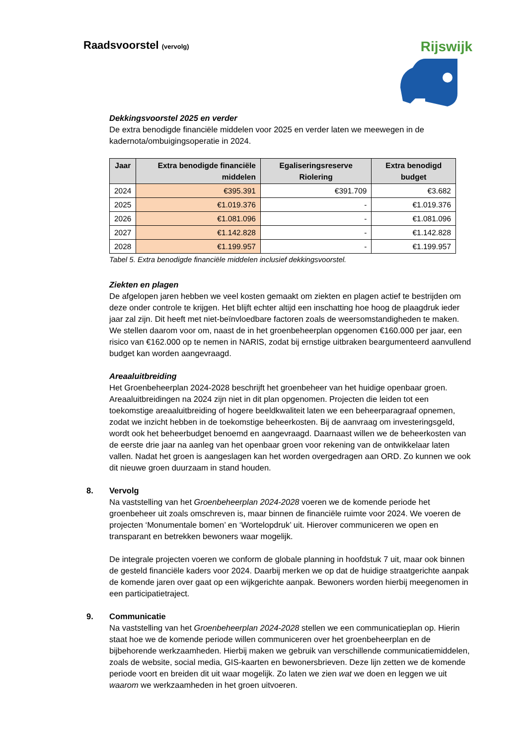Raadsvoorstel (vervolg)
Rijswijk
Dekkingsvoorstel 2025 en verder
De extra benodigde financiële middelen voor 2025 en verder laten we meewegen in de kadernota/ombuigingsoperatie in 2024.
| Jaar | Extra benodigde financiële middelen | Egaliseringsreserve Riolering | Extra benodigd budget |
| --- | --- | --- | --- |
| 2024 | €395.391 | €391.709 | €3.682 |
| 2025 | €1.019.376 | - | €1.019.376 |
| 2026 | €1.081.096 | - | €1.081.096 |
| 2027 | €1.142.828 | - | €1.142.828 |
| 2028 | €1.199.957 | - | €1.199.957 |
Tabel 5. Extra benodigde financiële middelen inclusief dekkingsvoorstel.
Ziekten en plagen
De afgelopen jaren hebben we veel kosten gemaakt om ziekten en plagen actief te bestrijden om deze onder controle te krijgen. Het blijft echter altijd een inschatting hoe hoog de plaagdruk ieder jaar zal zijn. Dit heeft met niet-beïnvloedbare factoren zoals de weersomstandigheden te maken. We stellen daarom voor om, naast de in het groenbeheerplan opgenomen €160.000 per jaar, een risico van €162.000 op te nemen in NARIS, zodat bij ernstige uitbraken beargumenteerd aanvullend budget kan worden aangevraagd.
Areaaluitbreiding
Het Groenbeheerplan 2024-2028 beschrijft het groenbeheer van het huidige openbaar groen. Areaaluitbreidingen na 2024 zijn niet in dit plan opgenomen. Projecten die leiden tot een toekomstige areaaluitbreiding of hogere beeldkwaliteit laten we een beheerparagraaf opnemen, zodat we inzicht hebben in de toekomstige beheerkosten. Bij de aanvraag om investeringsgeld, wordt ook het beheerbudget benoemd en aangevraagd. Daarnaast willen we de beheerkosten van de eerste drie jaar na aanleg van het openbaar groen voor rekening van de ontwikkelaar laten vallen. Nadat het groen is aangeslagen kan het worden overgedragen aan ORD. Zo kunnen we ook dit nieuwe groen duurzaam in stand houden.
8. Vervolg
Na vaststelling van het Groenbeheerplan 2024-2028 voeren we de komende periode het groenbeheer uit zoals omschreven is, maar binnen de financiële ruimte voor 2024. We voeren de projecten ‘Monumentale bomen’ en ‘Wortelopdruk’ uit. Hierover communiceren we open en transparant en betrekken bewoners waar mogelijk.
De integrale projecten voeren we conform de globale planning in hoofdstuk 7 uit, maar ook binnen de gesteld financiële kaders voor 2024. Daarbij merken we op dat de huidige straatgerichte aanpak de komende jaren over gaat op een wijkgerichte aanpak. Bewoners worden hierbij meegenomen in een participatietraject.
9. Communicatie
Na vaststelling van het Groenbeheerplan 2024-2028 stellen we een communicatieplan op. Hierin staat hoe we de komende periode willen communiceren over het groenbeheerplan en de bijbehorende werkzaamheden. Hierbij maken we gebruik van verschillende communicatiemiddelen, zoals de website, social media, GIS-kaarten en bewonersbrieven. Deze lijn zetten we de komende periode voort en breiden dit uit waar mogelijk. Zo laten we zien wat we doen en leggen we uit waarom we werkzaamheden in het groen uitvoeren.